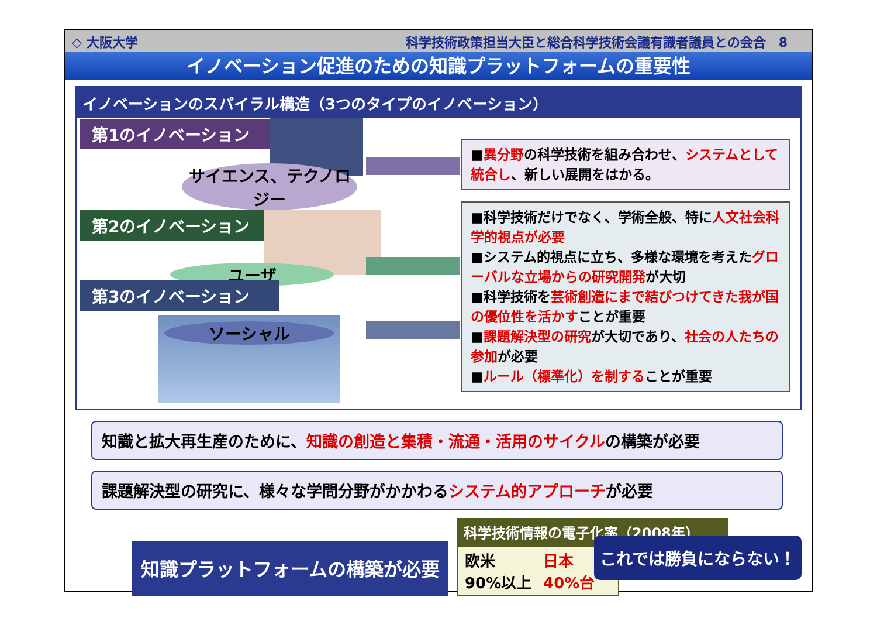◇ 大阪大学 科学技術政策担当大臣と総合科学技術会議有識者議員との会合　8
イノベーション促進のための知識プラットフォームの重要性
イノベーションのスパイラル構造（3つのタイプのイノベーション）
第1のイノベーション
サイエンス、テクノロジー
第2のイノベーション
ユーザ
第3のイノベーション
ソーシャル
■異分野の科学技術を組み合わせ、システムとして統合し、新しい展開をはかる。
■科学技術だけでなく、学術全般、特に人文社会科学的視点が必要
■システム的視点に立ち、多様な環境を考えたグローバルな立場からの研究開発が大切
■科学技術を芸術創造にまで結びつけてきた我が国の優位性を活かすことが重要
■課題解決型の研究が大切であり、社会の人たちの参加が必要
■ルール（標準化）を制することが重要
知識と拡大再生産のために、知識の創造と集積・流通・活用のサイクルの構築が必要
課題解決型の研究に、様々な学問分野がかかわるシステム的アプローチが必要
知識プラットフォームの構築が必要
科学技術情報の電子化率（2008年）
欧米　90%以上
日本　40%台
これでは勝負にならない！